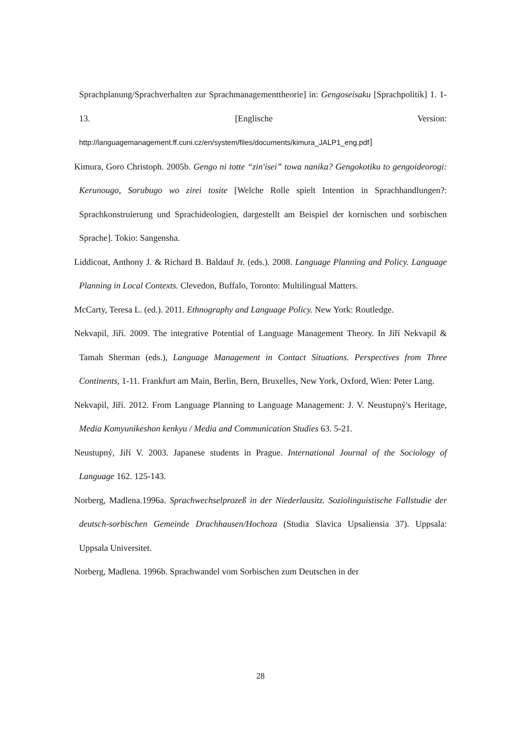Sprachplanung/Sprachverhalten zur Sprachmanagementtheorie] in: Gengoseisaku [Sprachpolitik] 1. 1-13. [Englische Version: http://languagemanagement.ff.cuni.cz/en/system/files/documents/kimura_JALP1_eng.pdf]
Kimura, Goro Christoph. 2005b. Gengo ni totte “zin'isei” towa nanika? Gengokotiku to gengoideorogi: Kerunougo, Sorubugo wo zirei tosite [Welche Rolle spielt Intention in Sprachhandlungen?: Sprachkonstruierung und Sprachideologien, dargestellt am Beispiel der kornischen und sorbischen Sprache]. Tokio: Sangensha.
Liddicoat, Anthony J. & Richard B. Baldauf Jr. (eds.). 2008. Language Planning and Policy. Language Planning in Local Contexts. Clevedon, Buffalo, Toronto: Multilingual Matters.
McCarty, Teresa L. (ed.). 2011. Ethnography and Language Policy. New York: Routledge.
Nekvapil, Jiří. 2009. The integrative Potential of Language Management Theory. In Jiří Nekvapil & Tamah Sherman (eds.), Language Management in Contact Situations. Perspectives from Three Continents, 1-11. Frankfurt am Main, Berlin, Bern, Bruxelles, New York, Oxford, Wien: Peter Lang.
Nekvapil, Jiří. 2012. From Language Planning to Language Management: J. V. Neustupný's Heritage, Media Komyunikeshon kenkyu / Media and Communication Studies 63. 5-21.
Neustupný, Jiří V. 2003. Japanese students in Prague. International Journal of the Sociology of Language 162. 125-143.
Norberg, Madlena.1996a. Sprachwechselprozeß in der Niederlausitz. Soziolinguistische Fallstudie der deutsch-sorbischen Gemeinde Drachhausen/Hochoza (Studia Slavica Upsaliensia 37). Uppsala: Uppsala Universitet.
Norberg, Madlena. 1996b. Sprachwandel vom Sorbischen zum Deutschen in der
28